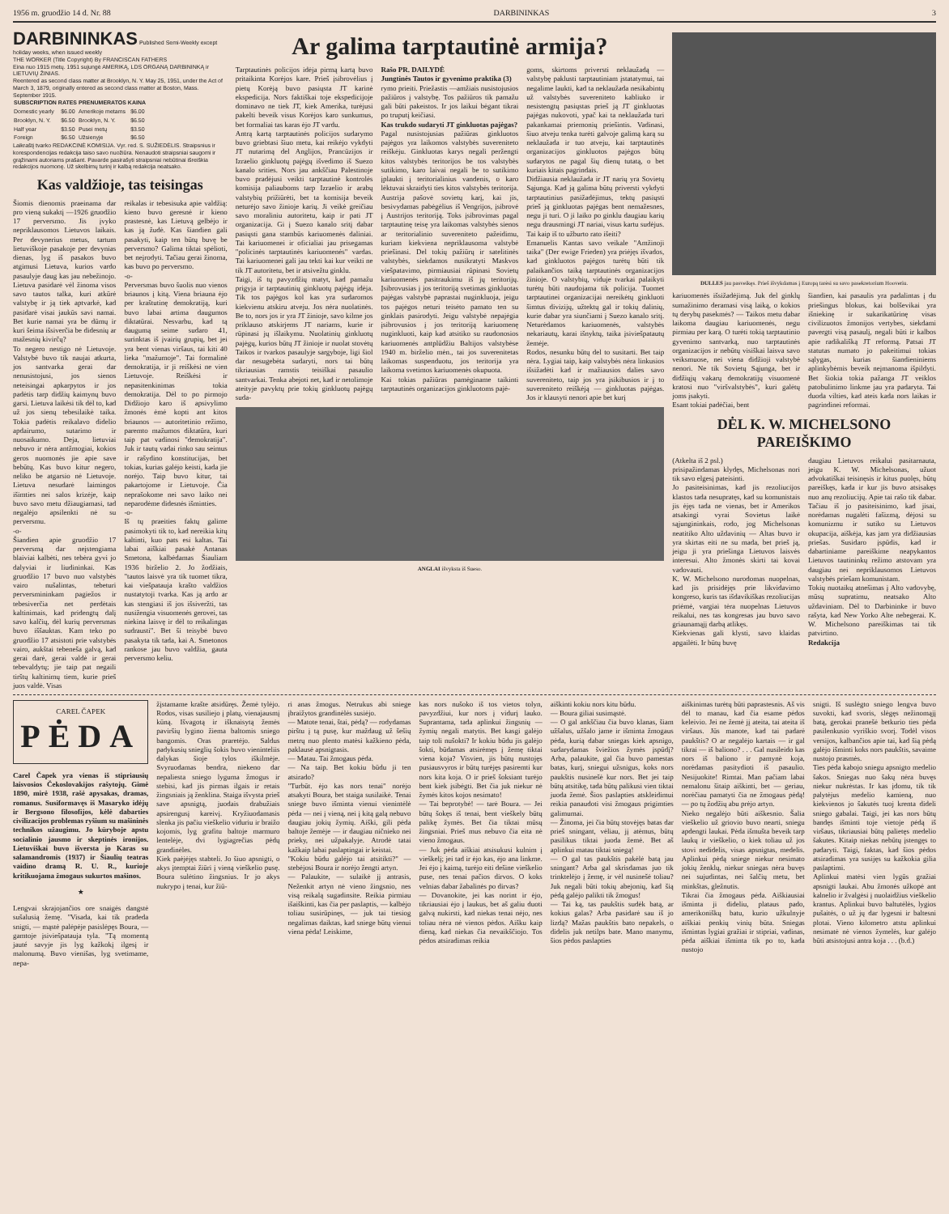1956 m. gruodžio 14 d. Nr. 88 DARBININKAS 3
DARBININKAS Published Semi-Weekly except holiday weeks, when issued weekly
THE WORKER (Title Copyright) By FRANCISCAN FATHERS
Eina nuo 1915 metų. 1951 sujungė AMERIKĄ, LDS ORGANĄ DARBININKĄ ir LIETUVIŲ ŽINIAS.
Reentered as second class matter at Brooklyn, N. Y. May 25, 1951, under the Act of March 3, 1879, originally entered as second class matter at Boston, Mass. September 1915.
| SUBSCRIPTION RATES | | PRENUMERATOS KAINA | |
| --- | --- | --- | --- |
| Domestic yearly | $6.00 | Amerikoje metams | $6.00 |
| Brooklyn, N. Y. | $6.50 | Brooklyn, N. Y. | $6.50 |
| Half year | $3.50 | Pusei metų | $3.50 |
| Foreign | $6.50 | Užsienyje | $6.50 |
Laikraštį tvarko REDAKCINĖ KOMISIJA. Vyr. red. S. SUŽIEDĖLIS. Straipsnius ir korespondencijas redakcija taiso savo nuožiūra. Nenaudoti straipsniai saugomi ir grąžinami autoriams prašant. Pavarde pasirašyti straipsniai nebūtinai išreiškia redakcijos nuomonę. Už skelbimų turinį ir kalbą redakcija neatsako.
Kas valdžioje, tas teisingas
Šiomis dienomis praeinama dar pro vieną sukaktį —1926 gruodžio 17 perversmo. Jis įvyko nepriklausomos Lietuvos laikais. Per devynerius metus, tartum lietuviškoje pasakoje per devynias dienas, lyg iš pasakos buvo atgimusi Lietuva, kurios vardo pasaulyje daug kas jau nebežinojo. Lietuva pasidarė vėl žinoma visos savo tautos talka, kuri atkūrė valstybę ir ją tiek aptvarkė, kad pasidarė visai jaukūs savi namai. Bet kurie namai yra be dūmų ir kuri šeima išsiverčia be didesnių ar mažesnių kivirčų?
To negero nestigo nė Lietuvoje. Valstybė buvo tik naujai atkurta, jos santvarka gerai dar nenusistojusi, jos sienos neteisingai apkarpytos ir jos padėtis tarp didžių kaimynų buvo garsi. Lietuva laikėsi tik dėl to, kad už jos sienų tebesilaikė taika. Tokia padėtis reikalavo didelio apdairumo, sutarimo ir nuosaikumo. Deja, lietuviai nebuvo ir nėra antžmogiai, kokios geros nuomonės jie apie save bebūtų. Kas buvo kitur negero, neliko be atgarsio nė Lietuvoje. Lietuva nesudarė laimingos išimties nei salos krizėje, kaip buvo savo metu džiaugiamasi, tad negalėjo apsilenkti nė su perversmu.
-o-
Šiandien apie gruodžio 17 perversmą dar neįstengiama blaiviai kalbėti, nes tebėra gyvi jo dalyviai ir liudininkai. Kas gruodžio 17 buvo nuo valstybės vairo nušalintas, tebeturi perversmininkam pagiežos ir tebesiverčia net perdėtais kaltinimais, kad pridengtų dalį savo kalčių, dėl kurių perversmas buvo iššauktas. Kam teko po gruodžio 17 atsistoti prie valstybės vairo, aukštai tebeneša galvą, kad gerai darė, gerai valdė ir gerai tebevaldytų; jie taip pat negaili tirštų kaltinimų tiem, kurie prieš juos valdė. Visas
reikalas ir tebesisuka apie valdžią: kieno buvo geresnė ir kieno prastesnė, kas Lietuvą gelbėjo ir kas ją žudė. Kas šiandien gali pasakyti, kaip ten būtų buvę be perversmo? Galima tiktai spėlioti, bet neįrodyti. Tačiau gerai žinoma, kas buvo po perversmo.
-o-
Perversmas buvo šuolis nuo vienos briaunos į kitą. Viena briauna ėjo per kraštutinę demokratiją, kuri buvo labai artima daugumos diktatūrai. Nesvarbu, kad tą daugumą seime sudaro 41, surinktas iš įvairių grupių, bet jei yra bent vienas viršaus, tai kiti 40 lieka "mažumoje". Tai formalinė demokratija, ir ji reiškėsi ne vien Lietuvoje. Reiškėsi ir nepasitenkinimas tokia demokratija. Dėl to po pirmojo Didžiojo karo iš apsivylimo žmonės ėmė kopti ant kitos briaunos — autoritetinio režimo, paremto mažumos diktatūra, kuri taip pat vadinosi "demokratija". Juk ir tautų vadai rinko sau seimus ir rašydino konstitucijas, bet tokias, kurias galėjo keisti, kada jie norėjo. Taip buvo kitur, tai pakartojome ir Lietuvoje. Čia neprašokome nei savo laiko nei neparodėme didesnės išminties.
-o-
Iš tų praeities faktų galime pasimokyti tik to, kad nereikia kitų kaltinti, kuo pats esi kaltas. Tai labai aiškiai pasakė Antanas Smetona, kalbėdamas Šiauliam 1936 birželio 2. Jo žodžiais, "tautos laisvė yra tik tuomet tikra, kai viešpatauja krašto valdžios nustatytoji tvarka. Kas ją ardo ar kas stengiasi iš jos išsiveržti, tas nusižengia visuomenės gerovei, tas niekina laisvę ir dėl to reikalingas sudrausti". Bet ši teisybė buvo pasakyta tik tada, kai A. Smetonos rankose jau buvo valdžia, gauta perversmo keliu.
Ar galima tarptautinė armija?
Tarptautinės policijos idėja pirmą kartą buvo pritaikinta Korėjos kare. Prieš įsibrovėlius į pietų Korėją buvo pasiųsta JT karinė ekspedicija. Nors faktiškai toje ekspedicijoje dominavo ne tiek JT, kiek Amerika, turėjusi pakelti beveik visus Korėjos karo sunkumus, bet formaliai tas karas ėjo JT vardu.
Antrą kartą tarptautinės policijos sudarymo buvo griebtasi šiuo metu, kai reikėjo vykdyti JT nutarimą del Anglijos, Prancūzijos ir Izraelio ginkluotų pajėgų išvedimo iš Suezo kanalo srities. Nors jau ankščiau Palestinoje buvo pradėjusi veikti tarptautinė kontrolės komisija paliauboms tarp Izraelio ir arabų valstybių prižiūrėti, bet ta komisija beveik neturėjo savo žinioje karių. Ji veikė greičiau savo moraliniu autoritetu, kaip ir pati JT organizacija. Gi į Suezo kanalo sritį dabar pasiųsti gana stambūs kariuomenės daliniai. Tai kariuomenei ir oficialiai jau prisegamas "policinės tarptautinės kariuomenės" vardas. Tai kariuomenei gali jau tekti kai kur veikti ne tik JT autoritetu, bet ir atsivežtu ginklu.
Taigi, iš tų pavyzdžių matyt, kad pamažu prigyja ir tarptautinių ginkluotų pajėgų idėja. Tik tos pajėgos kol kas yra sudaromos kiekvienu atskiru atveju. Jos nėra nuolatinės. Be to, nors jos ir yra JT žinioje, savo kilme jos priklauso atskirjems JT nariams, kurie ir rūpinasi jų išlaikymu. Nuolatinių ginkluotų pajėgų, kurios būtų JT žinioje ir nuolat stovėtų Taikos ir tvarkos pasaulyje sargyboje, ligi šiol dar nesugebėta sudaryti, nors tai būtų tikriausias ramstis teisiškai pasaulio santvarkai. Tenka abejoti net, kad ir netolimoje ateityje pavyktų prie tokių ginkluotų pajėgų suda-
Rašo PR. DAILYDĖ
Jungtinės Tautos ir gyvenimo praktika (3)
rymo prieiti. Priežastis —amžiais nusistojusios pažiūros į valstybę. Tos pažiūros tik pamažu gali būti pakeistos. Ir jos laikui bėgant tikrai po truputį keičiasi.
Kas trukdo sudaryti JT ginkluotas pajėgas?
Pagal nusistojusias pažiūras ginkluotos pajėgos yra laikomos valstybės suvereniteto reiškėju. Ginkluotas karys negali peržengti kitos valstybės teritorijos be tos valstybės sutikimo, karo laivai negali be to sutikimo įplaukti į teritorialinius vandenis, o karo lėktuvai skraidyti ties kitos valstybės teritorija. Austrija pašovė sovietų karį, kai jis, besivydamas pabėgėlius iš Vengrijos, įsibrovė į Austrijos teritoriją. Toks įsibrovimas pagal tarptautinę teisę yra laikomas valstybės sienos ar teritorialinio suvereniteto pažeidimu, kuriam kiekviena nepriklausoma valstybė priešinasi. Del tokių pažiūrų ir satelitinės valstybės, siekdamos nusikratyti Maskvos viešpatavimo, pirmiausiai rūpinasi Sovietų kariuomenės pasitraukimu iš jų teritorijų. Įsibrovusias į jos teritoriją svetimas ginkluotas pajėgas valstybė paprastai nuginkluoja, jeigu tos pajėgos neturi teisėto pamato ten su ginklais pasirodyti. Jeigu valstybė nepajėgia įsibrovusios į jos teritoriją kariuomenę nuginkluoti, kaip kad atsitiko su raudonosios kariuomenės antplūdžiu Baltijos valstybėse 1940 m. birželio mėn., tai jos suverenitetas laikomas suspenduotu, jos teritorija yra laikoma svetimos kariuomenės okupuota.
Kai tokias pažiūras pamėginame taikinti tarptautinės organizacijos ginkluotoms pajė-
goms, skirtoms priversti neklaužadą — valstybę paklusti tarptautiniam įstatatymui, tai negalime laukti, kad ta neklaužada nesikabintų už valstybės suvereniteto kabliuko ir nesistengtų pasiųstas prieš ją JT ginkluotas pajėgas nukovoti, ypač kai ta neklaužada turi pakankamai priemonių priešintis. Vadinasi, šiuo atveju tenka turėti galvoje galimą karą su neklaužada ir tuo atveju, kai tarptautinės organizacijos ginkluotos pajėgos būtų sudarytos ne pagal šių dienų tutatą, o bet kuriais kitais pagrindais.
Didžiausia neklaužada ir JT narių yra Sovietų Sąjunga. Kad ją galima būtų priversti vykdyti tarptautinius pasižadėjimus, tektų pasiųsti prieš ją ginkluotas pajėgas bent nemažesnes, negu ji turi. O ji laiko po ginklu daugiau karių negu drausmingi JT nariai, visus kartu sudėjus. Tai kaip iš to užburto rato išeiti?
Emanuelis Kantas savo veikale "Amžinoji taika" (Der ewige Frieden) yra priėjęs išvados, kad ginkluotos pajėgos turėtų būti tik palaikančios taiką tarptautinės organizacijos žinioje. O valstybių, viduje tvarkai palaikyti turėtų būti naudojama tik policija. Tuomet tarptautinei organizacijai nereikėtų ginkluoti šimtus divizijų, užtektų gal ir tokių dalinių, kurie dabar yra siunčiami į Suezo kanalo sritį. Neturėdamos kariuomenės, valstybės nekariautų, karai išnyktų, taika įsiviešpatautų žemėje.
Rodos, nesunku būtų del to susitarti. Bet taip nėra. Lygiai taip, kaip valstybės nėra linkusios išsižadėti kad ir mažiausios dalies savo suvereniteto, taip jos yra įsikibusios ir į to suvereniteto reiškėją — ginkluotas pajėgas. Jos ir klausyti nenori apie bet kurį
ANGLAI išvyksta iš Sueso.
DULLES jau pasveikęs. Prieš išvykdamas į Europą tarėsi su savo pasekretorium Hooveriu.
kariuomenės išsižadėjimą. Juk del ginklų sumažinimo deramasi visą laiką, o kokios tų derybų pasekmės? — Taikos metu dabar laikoma daugiau kariuomenės, negu pirmiau per karą. O turėti tokią tarptautinio gyvenimo santvarką, nuo tarptautinės organizacijos ir nebūtų visiškai laisva savo veiksmuose, nei viena didžioji valstybė nenori. Ne tik Sovietų Sąjunga, bet ir didžiųjų vakarų demokratijų visuomenė kratosi nuo "viršvalstybės", kuri galėtų joms įsakyti.
Esant tokiai padėčiai, bent
šiandien, kai pasaulis yra padalintas į du priešingus blokus, kai bolševikai yra išniekinę ir sukarikatūrinę visas civilizuotos žmonijos vertybes, siekdami pavergti visą pasaulį, negali būti ir kalbos apie radikališką JT reformą. Patsai JT statutas numato jo pakeitimui tokias sąlygas, kurias šiandieniniems aplinkybėmis beveik neįmanoma išpildyti. Bet šiokia tokia pažanga JT veiklos patobulinimo linkme jau yra padaryta. Tai duoda vilties, kad ateis kada nors laikas ir pagrindinei reformai.
DĖL K. W. MICHELSONO PAREIŠKIMO
(Atkelta iš 2 psl.)
prisipažindamas klydęs, Michelsonas nori tik savo elgesį pateisinti.
Jo pasiteisinimas, kad jis rezoliucijos klastos tada nesupratęs, kad su komunistais jis ėjęs tada ne vienas, bet ir Amerikos atsakingi vyrai Sovietus laikė sąjungininkais, rodo, jog Michelsonas neatitiko Alto uždavinių — Altas buvo ir yra skirtas eiti ne su mada, bet prieš ją, jeigu ji yra priešinga Lietuvos laisvės interesui. Alto žmonės skirti tai kovai vadovauti.
K. W. Michelsono nurodomas nuopelnas, kad jis prisidėjęs prie likvidavimo kongreso, kuris tas išdavikiškas rezoliucijas priėmė, vargiai tėra nuopelnas Lietuvos reikalui, nes tas kongresas jau buvo savo griaunamąjį darbą atlikęs.
Kiekvienas gali klysti, savo klaidas apgailėti. Ir būtų buvę
daugiau Lietuvos reikalui pasitarnauta, jeigu K. W. Michelsonas, užuot advokatiškai teisinęsis ir kitus puolęs, būtų pareiškęs, kada ir kur jis buvo atsisakęs nuo anų rezoliucijų. Apie tai rašo tik dabar. Tačiau iš jo pasiteisinimo, kad jisai, norėdamas nugalėti fašizmą, dėjosi su komunizmu ir sutiko su Lietuvos okupacija, aiškėja, kas jam yra didžiausias priešas. Susidaro įspūdis, kad ir dabartiniame pareiškime neapykantos Lietuvos tautininkų režimo atstovam yra daugiau nei nepriklausomos Lietuvos valstybės priešam komunistam.
Tokių nuotaikų atnešimas į Alto vadovybę, mūsų supratimu, neatsako Alto uždaviniam. Dėl to Darbininke ir buvo rašyta, kad New Yorko Alte nebegerai. K. W. Michelsono pareiškimas tai tik patvirtino.
Redakcija
CAREL ČAPEK
PĖDA
Carel Čapek yra vienas iš stipriausių laisvosios Čekoslovakijos rašytojų. Gimė 1890, mirė 1938, rašė apysakas, dramas, romanus. Susiformavęs iš Masaryko idėjų ir Bergsono filosofijos, kėlė dabarties civilizacijos problemas ryšium su mašininės technikos užaugimu. Jo kūryboje apstu socialinio jausmo ir skeptinės ironijos. Lietuviškai buvo išversta jo Karas su salamandromis (1937) ir Šiaulių teatras vaidino dramą R. U. R., kurioje kritikuojama žmogaus sukurtos mašinos.
★
Lengvai skrajojančios ore snaigės dangstė sušalusią žemę. "Visada, kai tik pradeda snigti, — mąstė palėpėje pasislėpęs Boura, — gamtoje įsiviešpatauja tyla. "Tą momentą jauté savyje jis lyg kažkokį ilgesį ir malonumą. Buvo vienišas, lyg svetimame, nepa-
žįstamame krašte atsidūręs. Žemė tylėjo. Rodos, visas susiliejo į platų, vienajausmį kūną. Išvagotą ir išknaisytą žemės paviršių lygino žiema baltomis sniego bangomis. Oras praretėjo. Saldus padykusių snieglių šokis buvo vieninteliis dalykas šioje tylos iškilmėje. Svyruodamas bendra, niekeno dar nepaliesta sniego lyguma žmogus ir stebisi, kad jis pirmas ilgais ir retais žingsniais ją ženklina. Staiga išvysta prieš save apsnigtą, juodais drabužiais apsirengusį kareivį. Kryžiuodamasis slenka jis pačiu vieškelio viduriu ir braižo kojomis, lyg grafitu baltoje marmuro lentelėje, dvi lygiagrečias pėdų grandinėles.
Kiek paėjėjęs stabteli. Jo šiuo apsnigti, o akys įtemptai žiūri į vieną vieškelio pusę. Boura sulėtino žingsnius. Ir jo akys nukrypo į tenai, kur žiū-
ri anas žmogus. Netrukus abi sniege įbraižytos grandinėlės susiėjo.
— Matote tenai, štai, pėdą? — rodydamas pirštu į tą pusę, kur maždaug už šešių metrų nuo plento matėsi kažkieno pėda, paklausė apsnigtasis.
— Matau. Tai žmogaus pėda.
— Na taip. Bet kokiu būdu ji ten atsirado?
"Turbūt. ėjo kas nors tenai" norėjo atsakyti Boura, bet staiga susilaikė. Tenai sniege buvo išminta vienui vienintėlė pėda — nei į vieną, nei į kitą galą nebuvo daugiau jokių žymių. Aiški, gili pėda baltoje žemėje — ir daugiau ničnieko nei prieky, nei užpakalyje. Atrodė tatai kažkaip labai paslaptingai ir keistai.
"Kokiu būdu galėjo tai atsitikti?" — stebėjosi Boura ir norėjo žengti artyn.
— Palaukite, — sulaikė jį antrasis, Neženkit artyn nė vieno žingsnio, nes visą reikalą sugadinsite. Reikia pirmiau išaiškinti, kas čia per paslaptis, — kalbėjo toliau susirūpinęs, — juk tai tiesiog negalimas daiktas, kad sniege būtų vienui viena pėda! Leiskime,
kas nors nušoko iš tos vietos tolyn, pavyzdžiui, kur nors į vidurį lauko. Suprantama, tada aplinkui žingsnių — žymių negali matytis. Bet kasgi galėjo taip toli nušokti? Ir kokiu būdu jis galėjo šokti, būdamas atsirėmęs į žemę tiktai viena koja? Visvien, jis būtų nustojęs pusiausvyros ir būtų turėjęs pasiremti kur nors kita koja. O ir prieš šoksiant turėjo bent kiek įsibėgti. Bet čia juk niekur nė žymės kitos kojos nesimato!
— Tai beprotybė! — tarė Boura. — Jei būtų šokęs iš tenai, bent vieškely būtų palikę žymės. Bet čia tiktai mūsų žingsniai. Prieš mus nebuvo čia eita nė vieno žmogaus.
— Juk pėda aiškiai atsisukusi kulnim į vieškelį; jei tad ir ėjo kas, ėjo ana linkme. Jei ėjo į kaimą, turėjo eiti dešine vieškelio puse, nes tenai pačios dirvos. O koks velnias dabar žabalinės po dirvas?
— Dovanokite, jei kas norint ir ėjo, tikriausiai ėjo į laukus, bet aš galiu duoti galvą nukirsti, kad niekas tenai nėjo, nes toliau nėra nė vienos pėdos. Aišku kaip dieną, kad niekas čia nevaikščiojo. Tos pėdos atsiradimas reikia
aiškinti kokiu nors kitu būdu.
— Boura giliai susimąstė.
— O gal ankščiau čia buvo klanas, šiam užšalus, užšalo jame ir išminta žmogaus pėda, kurią dabar sniegas kiek apsnigo, sudarydamas šviežios žymės įspūdį? Arba, palaukite, gal čia buvo pamestas batas, kurį, sniegui užsnigus, koks nors paukštis nusinešė kur nors. Bet jei taip būtų atsitikę, tada būtų palikusi vien tiktai juoda žemė. Šios paslapties atskleidimui reikia panaudoti visi žmogaus prigimties galimumai.
— Žinoma, jei čia būtų stovėjęs batas dar prieš sningant, vėliau, jį atėmus, būtų pasilikus tiktai juoda žemė. Bet aš aplinkui matau tiktai sniegą!
— O gal tas paukštis pakėlė batą jau sningant? Arba gal skrisdamas juo tik trinktelėjo į žemę, ir vėl nusinešė toliau? Juk negali būti tokių abejonių, kad šią pėdą galėjo palikti tik žmogus!
— Tai ką, tas paukštis sudėk batą, ar kokius galas? Arba pasidarė sau iš jo lizdą? Mažas paukštis bato nepakels, o didelis juk netilps bate. Mano manymu, šios pėdos paslapties
aiškinimas turėtų būti paprastesnis. Aš vis dėl to manau, kad čia esame pėdos keleivio. Jei ne žemė jį ateita, tai ateita iš viršaus. Jūs manote, kad tai padarė paukštis? O ar negalėjo kartais — ir gal tikrai — iš baliono? . . . Gal nusileido kas nors iš baliono ir pamynė koja, norėdamas pasitydioti iš pasaulio. Nesijuokite! Rimtai. Man pačiam labai nemalonu šitaip aiškinti, bet — geriau, norėčiau pamatyti čia ne žmogaus pėdą! — po tų žodžių abu prėjo artyn.
Nieko negalėjo būti aiškesnio. Šalia vieškelio už griovio buvo nearti, sniegu apdengti laukai. Pėda išmušta beveik tarp laukų ir vieškelio, o kiek toliau už jos stovi nedidelis, visas apsnigtas, medelis. Aplinkui pėdą sniege niekur nesimato jokių ženklų, niekur sniegas nėra buvęs nei sujudintas, nei šalčių metu, bet minkštas, gležnutis.
Tikrai čia žmogaus pėda. Aiškiausiai išminta ji dideliu, plataus pado, amerikoniškų batu, kurio užkulnyje aiškiai penkių vinių būta. Sniegas išmintas lygiai gražiai ir stipriai, vadinas, pėda aiškiai išminta tik po to, kada nustojo
snigti. Iš suslėgto sniego lengva buvo suvokti, kad svoris, slėgęs nežinomąjį batą, gerokai pranešė betkurio ties pėda pasilenkusio vyriškio svorį. Todėl visos versijos, kalbančios apie tai, kad šią pėdą galėjo išminti koks nors paukštis, savaime nustojo prasmės.
Ties pėda kabojo sniegu apsnigto medelio šakos. Sniegas nuo šakų nėra buvęs niekur nukrėstas. Ir kas įdomu, tik tik palytėjus medelio kamieną, nuo kiekvienos jo šakutės tuoj krenta dideli sniego gabalai. Taigi, jei kas nors būtų bandęs išminti toje vietoje pėdą iš viršaus, tikriausiai būtų palietęs medelio šakutes. Kitaip niekas nebūtų įstengęs to padaryti. Taigi, faktas, kad šios pėdos atsiradimas yra susijęs su kažkokia gilia paslaptimi.
Aplinkui matėsi vien lygūs gražiai apsnigti laukai. Abu žmonės užkopė ant kalnelio ir žvalgėsi į nuolaidžius vieškelio krantus. Aplinkui buvo baltutėlės, lygios pušaitės, o už jų dar lygesni ir baltesni plotai. Vieno kilometro atstu aplinkui nesimatė nė vienos žymelės, kur galėjo būti atsistojusi antra koja . . . (b.d.)